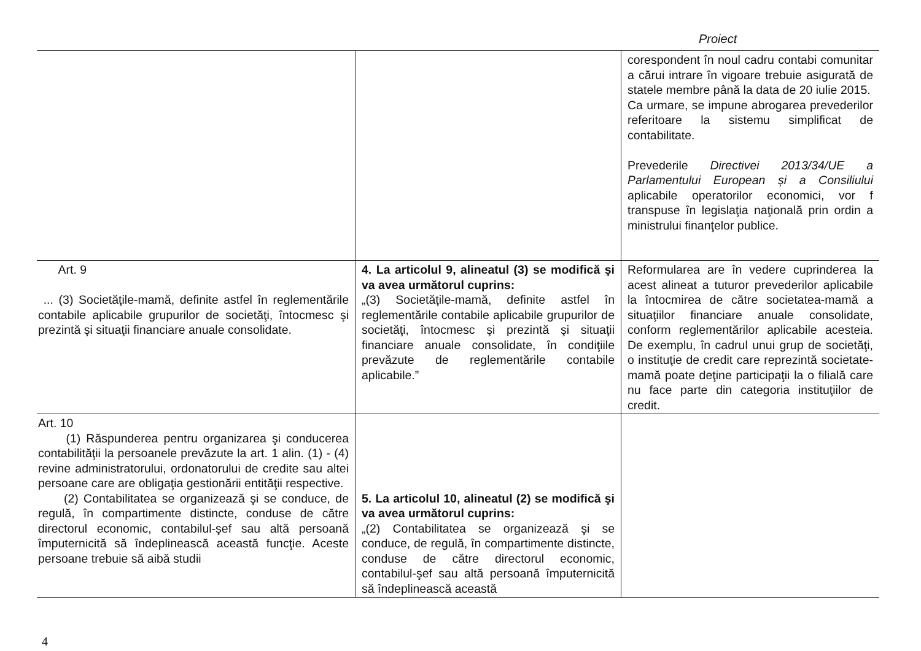Proiect
| | | corespondent în noul cadru contabi comunitar a cărui intrare în vigoare trebuie asigurată de statele membre până la data de 20 iulie 2015. Ca urmare, se impune abrogarea prevederilor referitoare la sistemu simplificat de contabilitate. Prevederile Directivei 2013/34/UE a Parlamentului European și a Consiliului aplicabile operatorilor economici, vor f transpuse în legislaţia naţională prin ordin a ministrului finanţelor publice. |
| Art. 9 ... (3) Societăţile-mamă, definite astfel în reglementările contabile aplicabile grupurilor de societăţi, întocmesc şi prezintă şi situaţii financiare anuale consolidate. | 4. La articolul 9, alineatul (3) se modifică şi va avea următorul cuprins: „(3) Societăţile-mamă, definite astfel în reglementările contabile aplicabile grupurilor de societăţi, întocmesc şi prezintă şi situaţii financiare anuale consolidate, în condiţiile prevăzute de reglementările contabile aplicabile.” | Reformularea are în vedere cuprinderea la acest alineat a tuturor prevederilor aplicabile la întocmirea de către societatea-mamă a situaţiilor financiare anuale consolidate, conform reglementărilor aplicabile acesteia. De exemplu, în cadrul unui grup de societăţi, o instituţie de credit care reprezintă societate-mamă poate deţine participaţii la o filială care nu face parte din categoria instituţiilor de credit. |
| Art. 10 (1) Răspunderea pentru organizarea şi conducerea contabilităţii la persoanele prevăzute la art. 1 alin. (1) - (4) revine administratorului, ordonatorului de credite sau altei persoane care are obligaţia gestionării entităţii respective. (2) Contabilitatea se organizează şi se conduce, de regulă, în compartimente distincte, conduse de către directorul economic, contabilul-şef sau altă persoană împuternicită să îndeplinească această funcţie. Aceste persoane trebuie să aibă studii | 5. La articolul 10, alineatul (2) se modifică şi va avea următorul cuprins: „(2) Contabilitatea se organizează şi se conduce, de regulă, în compartimente distincte, conduse de către directorul economic, contabilul-şef sau altă persoană împuternicită să îndeplinească această | |
4